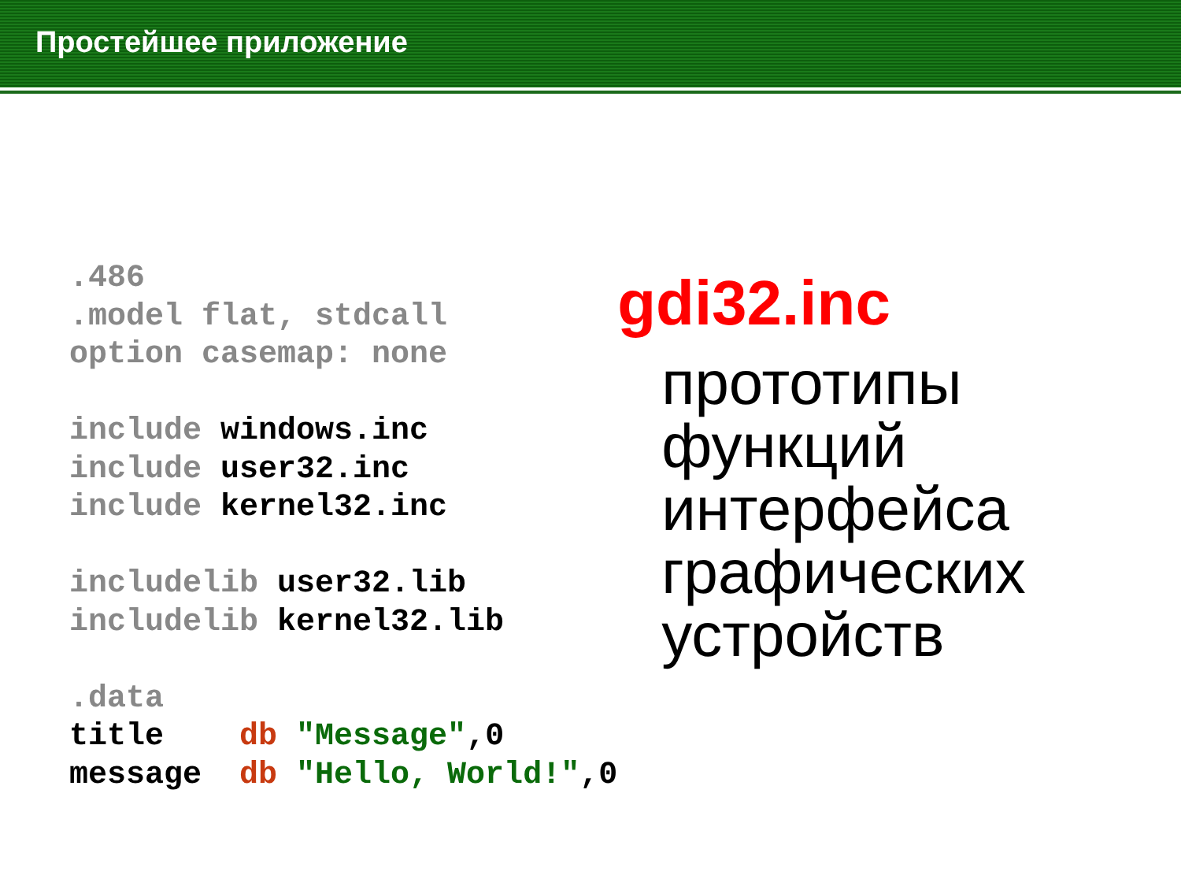Простейшее приложение
.486
.model flat, stdcall
option casemap: none

include windows.inc
include user32.inc
include kernel32.inc

includelib user32.lib
includelib kernel32.lib

.data
title    db "Message",0
message  db "Hello, World!",0
gdi32.inc
прототипы функций интерфейса графических устройств